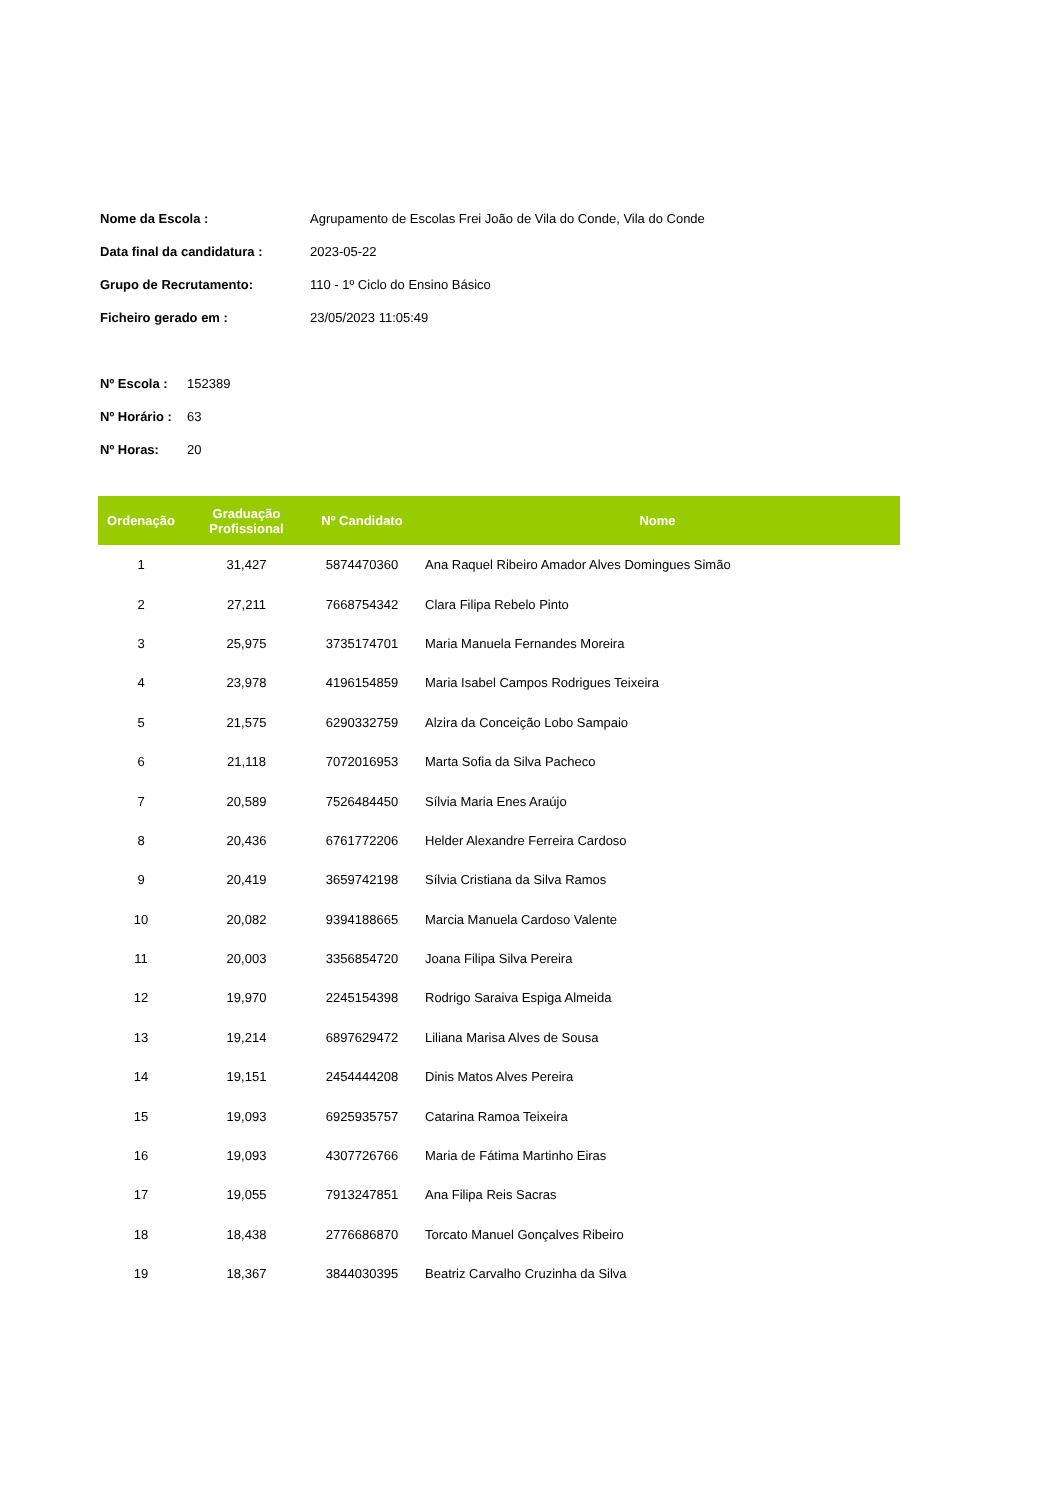| Nome da Escola : | Agrupamento de Escolas Frei João de Vila do Conde, Vila do Conde |
| Data final da candidatura : | 2023-05-22 |
| Grupo de Recrutamento: | 110 - 1º Ciclo do Ensino Básico |
| Ficheiro gerado em : | 23/05/2023 11:05:49 |
| Nº Escola : | 152389 |
| Nº Horário : | 63 |
| Nº Horas: | 20 |
| Ordenação | Graduação Profissional | Nº Candidato | Nome |
| --- | --- | --- | --- |
| 1 | 31,427 | 5874470360 | Ana Raquel Ribeiro Amador Alves Domingues Simão |
| 2 | 27,211 | 7668754342 | Clara Filipa Rebelo Pinto |
| 3 | 25,975 | 3735174701 | Maria Manuela Fernandes Moreira |
| 4 | 23,978 | 4196154859 | Maria Isabel Campos Rodrigues Teixeira |
| 5 | 21,575 | 6290332759 | Alzira da Conceição Lobo Sampaio |
| 6 | 21,118 | 7072016953 | Marta Sofia da Silva Pacheco |
| 7 | 20,589 | 7526484450 | Sílvia Maria Enes Araújo |
| 8 | 20,436 | 6761772206 | Helder Alexandre Ferreira Cardoso |
| 9 | 20,419 | 3659742198 | Sílvia Cristiana da Silva Ramos |
| 10 | 20,082 | 9394188665 | Marcia Manuela Cardoso Valente |
| 11 | 20,003 | 3356854720 | Joana Filipa Silva Pereira |
| 12 | 19,970 | 2245154398 | Rodrigo Saraiva Espiga Almeida |
| 13 | 19,214 | 6897629472 | Liliana Marisa Alves de Sousa |
| 14 | 19,151 | 2454444208 | Dinis Matos Alves Pereira |
| 15 | 19,093 | 6925935757 | Catarina Ramoa Teixeira |
| 16 | 19,093 | 4307726766 | Maria de Fátima Martinho Eiras |
| 17 | 19,055 | 7913247851 | Ana Filipa Reis Sacras |
| 18 | 18,438 | 2776686870 | Torcato Manuel Gonçalves Ribeiro |
| 19 | 18,367 | 3844030395 | Beatriz Carvalho Cruzinha da Silva |